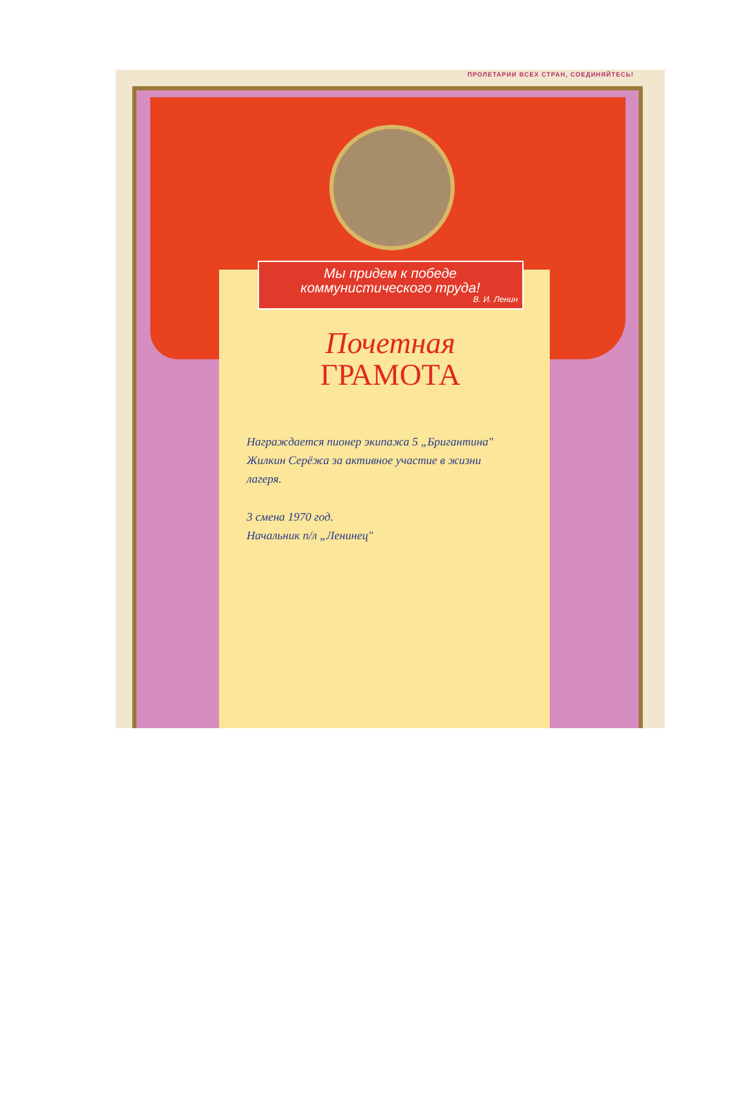ПРОЛЕТАРИИ ВСЕХ СТРАН, СОЕДИНЯЙТЕСЬ!
Мы придем к победе
коммунистического труда!
В. И. Ленин
Почетная
ГРАМОТА
Награждается пионер экипажа 5 „Бригантина" Жилкин Серёжа за активное участие в жизни лагеря.
3 смена 1970 год.
Начальник п/л „Ленинец"